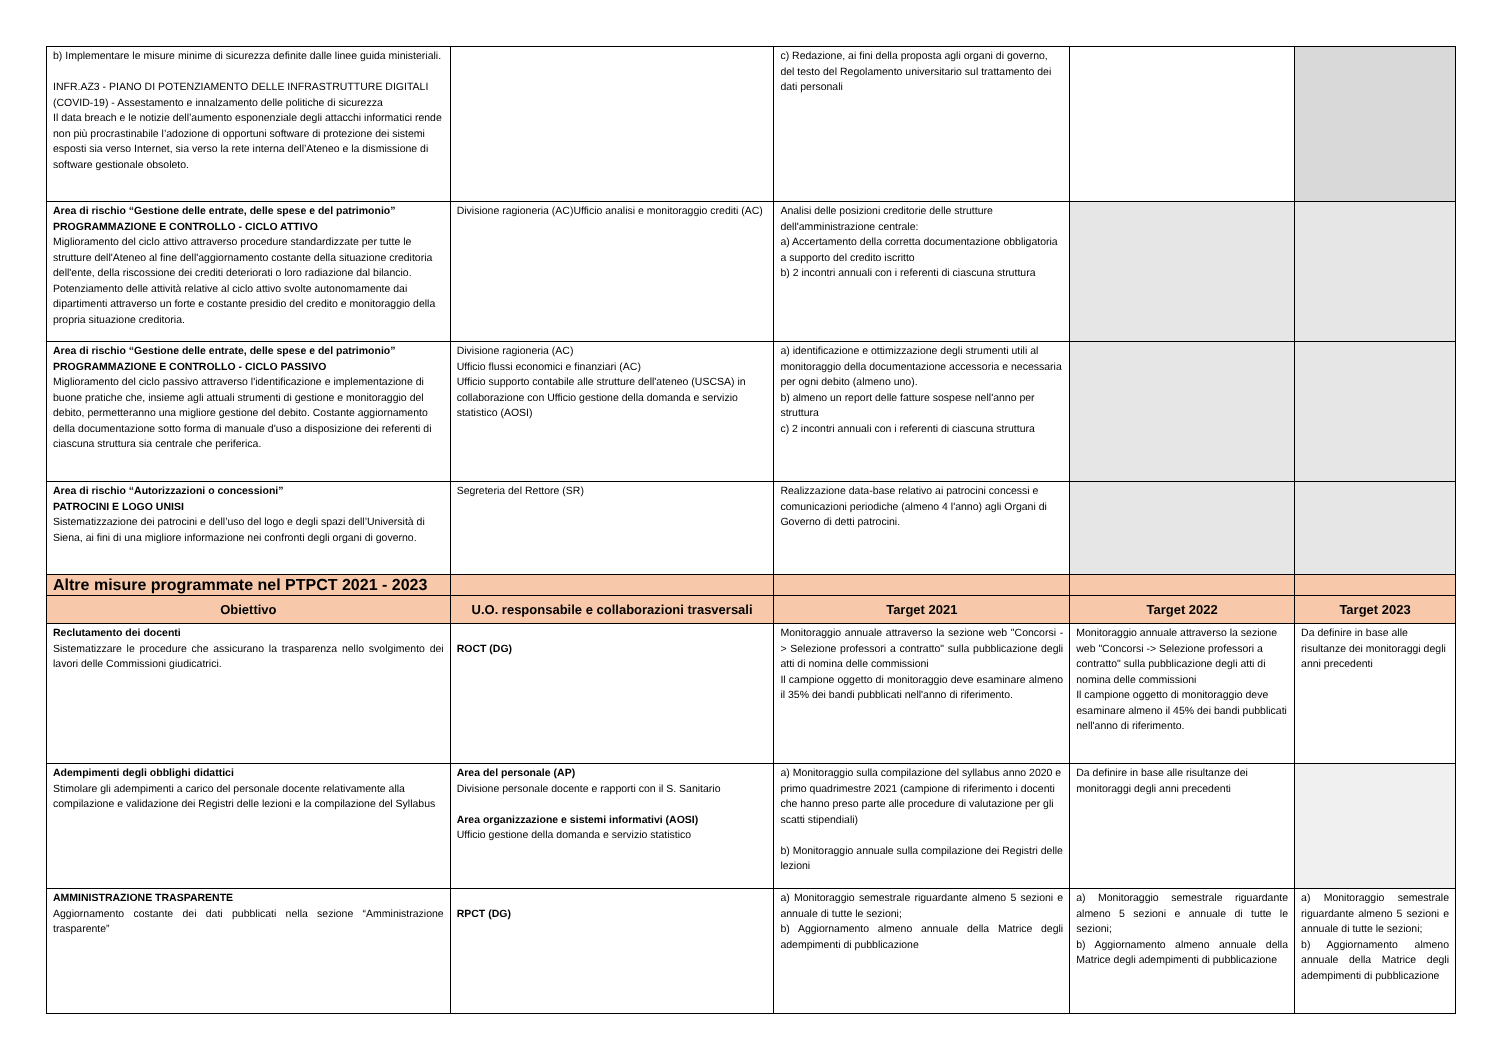| b) Implementare le misure minime di sicurezza definite dalle linee guida ministeriali. INFR.AZ3 - PIANO DI POTENZIAMENTO DELLE INFRASTRUTTURE DIGITALI (COVID-19) - Assestamento e innalzamento delle politiche di sicurezza Il data breach e le notizie dell’aumento esponenziale degli attacchi informatici rende non più procrastinabile l’adozione di opportuni software di protezione dei sistemi esposti sia verso Internet, sia verso la rete interna dell’Ateneo e la dismissione di software gestionale obsoleto. | | c) Redazione, ai fini della proposta agli organi di governo, del testo del Regolamento universitario sul trattamento dei dati personali | | |
| Area di rischio “Gestione delle entrate, delle spese e del patrimonio” PROGRAMMAZIONE E CONTROLLO - CICLO ATTIVO Miglioramento del ciclo attivo attraverso procedure standardizzate per tutte le strutture dell'Ateneo al fine dell'aggiornamento costante della situazione creditoria dell'ente, della riscossione dei crediti deteriorati o loro radiazione dal bilancio. Potenziamento delle attività relative al ciclo attivo svolte autonomamente dai dipartimenti attraverso un forte e costante presidio del credito e monitoraggio della propria situazione creditoria. | Divisione ragioneria (AC)Ufficio analisi e monitoraggio crediti (AC) | Analisi delle posizioni creditorie delle strutture dell'amministrazione centrale: a) Accertamento della corretta documentazione obbligatoria a supporto del credito iscritto b) 2 incontri annuali con i referenti di ciascuna struttura | | |
| Area di rischio “Gestione delle entrate, delle spese e del patrimonio” PROGRAMMAZIONE E CONTROLLO - CICLO PASSIVO Miglioramento del ciclo passivo attraverso l'identificazione e implementazione di buone pratiche che, insieme agli attuali strumenti di gestione e monitoraggio del debito, permetteranno una migliore gestione del debito. Costante aggiornamento della documentazione sotto forma di manuale d'uso a disposizione dei referenti di ciascuna struttura sia centrale che periferica. | Divisione ragioneria (AC) Ufficio flussi economici e finanziari (AC) Ufficio supporto contabile alle strutture dell'ateneo (USCSA) in collaborazione con Ufficio gestione della domanda e servizio statistico (AOSI) | a) identificazione e ottimizzazione degli strumenti utili al monitoraggio della documentazione accessoria e necessaria per ogni debito (almeno uno). b) almeno un report delle fatture sospese nell'anno per struttura c) 2 incontri annuali con i referenti di ciascuna struttura | | |
| Area di rischio “Autorizzazioni o concessioni” PATROCINI E LOGO UNISI Sistematizzazione dei patrocini e dell’uso del logo e degli spazi dell’Università di Siena, ai fini di una migliore informazione nei confronti degli organi di governo. | Segreteria del Rettore (SR) | Realizzazione data-base relativo ai patrocini concessi e comunicazioni periodiche (almeno 4 l'anno) agli Organi di Governo di detti patrocini. | | |
| Altre misure programmate nel PTPCT 2021 - 2023 | | | | |
| Obiettivo | U.O. responsabile e collaborazioni trasversali | Target 2021 | Target 2022 | Target 2023 |
| Reclutamento dei docenti Sistematizzare le procedure che assicurano la trasparenza nello svolgimento dei lavori delle Commissioni giudicatrici. | ROCT (DG) | Monitoraggio annuale attraverso la sezione web "Concorsi -> Selezione professori a contratto" sulla pubblicazione degli atti di nomina delle commissioni Il campione oggetto di monitoraggio deve esaminare almeno il 35% dei bandi pubblicati nell'anno di riferimento. | Monitoraggio annuale attraverso la sezione web "Concorsi -> Selezione professori a contratto" sulla pubblicazione degli atti di nomina delle commissioni Il campione oggetto di monitoraggio deve esaminare almeno il 45% dei bandi pubblicati nell'anno di riferimento. | Da definire in base alle risultanze dei monitoraggi degli anni precedenti |
| Adempimenti degli obblighi didattici Stimolare gli adempimenti a carico del personale docente relativamente alla compilazione e validazione dei Registri delle lezioni e la compilazione del Syllabus | Area del personale (AP) Divisione personale docente e rapporti con il S. Sanitario Area organizzazione e sistemi informativi (AOSI) Ufficio gestione della domanda e servizio statistico | a) Monitoraggio sulla compilazione del syllabus anno 2020 e primo quadrimestre 2021 (campione di riferimento i docenti che hanno preso parte alle procedure di valutazione per gli scatti stipendiali) b) Monitoraggio annuale sulla compilazione dei Registri delle lezioni | Da definire in base alle risultanze dei monitoraggi degli anni precedenti | |
| AMMINISTRAZIONE TRASPARENTE Aggiornamento costante dei dati pubblicati nella sezione “Amministrazione trasparente” | RPCT (DG) | a) Monitoraggio semestrale riguardante almeno 5 sezioni e annuale di tutte le sezioni; b) Aggiornamento almeno annuale della Matrice degli adempimenti di pubblicazione | a) Monitoraggio semestrale riguardante almeno 5 sezioni e annuale di tutte le sezioni; b) Aggiornamento almeno annuale della Matrice degli adempimenti di pubblicazione | a) Monitoraggio semestrale riguardante almeno 5 sezioni e annuale di tutte le sezioni; b) Aggiornamento almeno annuale della Matrice degli adempimenti di pubblicazione |